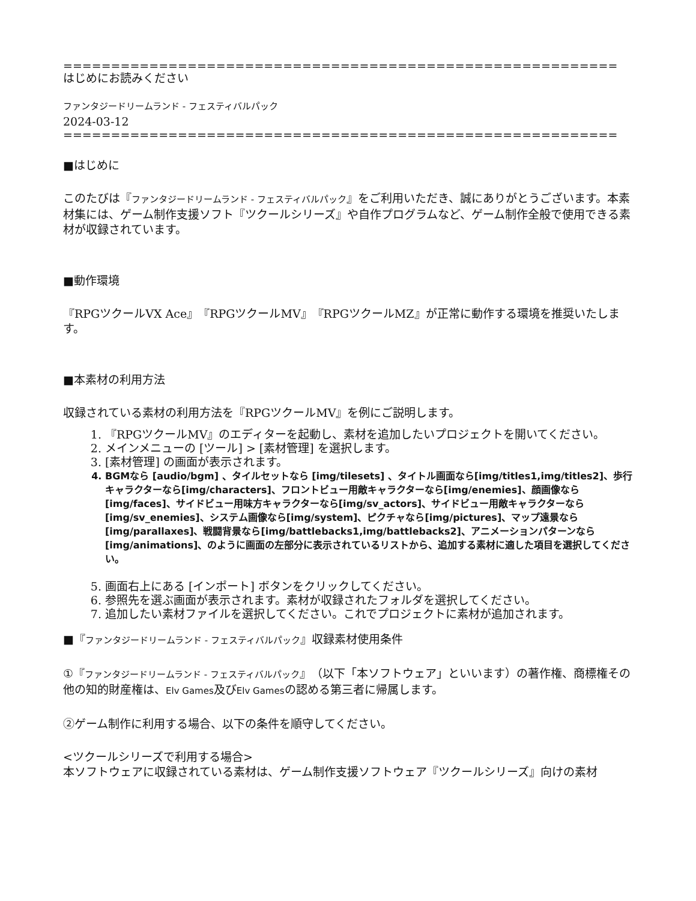==========================================================
はじめにお読みください
ファンタジードリームランド - フェスティバルパック
2024-03-12
==========================================================
■はじめに
このたびは『ファンタジードリームランド - フェスティバルパック』をご利用いただき、誠にありがとうございます。本素材集には、ゲーム制作支援ソフト『ツクールシリーズ』や自作プログラムなど、ゲーム制作全般で使用できる素材が収録されています。
■動作環境
『RPGツクールVX Ace』『RPGツクールMV』『RPGツクールMZ』が正常に動作する環境を推奨いたします。
■本素材の利用方法
収録されている素材の利用方法を『RPGツクールMV』を例にご説明します。
1. 『RPGツクールMV』のエディターを起動し、素材を追加したいプロジェクトを開いてください。
2. メインメニューの [ツール] > [素材管理] を選択します。
3. [素材管理] の画面が表示されます。
4. BGMなら [audio/bgm] 、タイルセットなら [img/tilesets] 、タイトル画面なら[img/titles1,img/titles2]、歩行キャラクターなら[img/characters]、フロントビュー用敵キャラクターなら[img/enemies]、顔画像なら[img/faces]、サイドビュー用味方キャラクターなら[img/sv_actors]、サイドビュー用敵キャラクターなら[img/sv_enemies]、システム画像なら[img/system]、ピクチャなら[img/pictures]、マップ遠景なら[img/parallaxes]、戦闘背景なら[img/battlebacks1,img/battlebacks2]、アニメーションパターンなら[img/animations]、のように画面の左部分に表示されているリストから、追加する素材に適した項目を選択してください。
5. 画面右上にある [インポート] ボタンをクリックしてください。
6. 参照先を選ぶ画面が表示されます。素材が収録されたフォルダを選択してください。
7. 追加したい素材ファイルを選択してください。これでプロジェクトに素材が追加されます。
■『ファンタジードリームランド - フェスティバルパック』収録素材使用条件
①『ファンタジードリームランド - フェスティバルパック』（以下「本ソフトウェア」といいます）の著作権、商標権その他の知的財産権は、Elv Games及びElv Gamesの認める第三者に帰属します。
②ゲーム制作に利用する場合、以下の条件を順守してください。
<ツクールシリーズで利用する場合>
本ソフトウェアに収録されている素材は、ゲーム制作支援ソフトウェア『ツクールシリーズ』向けの素材